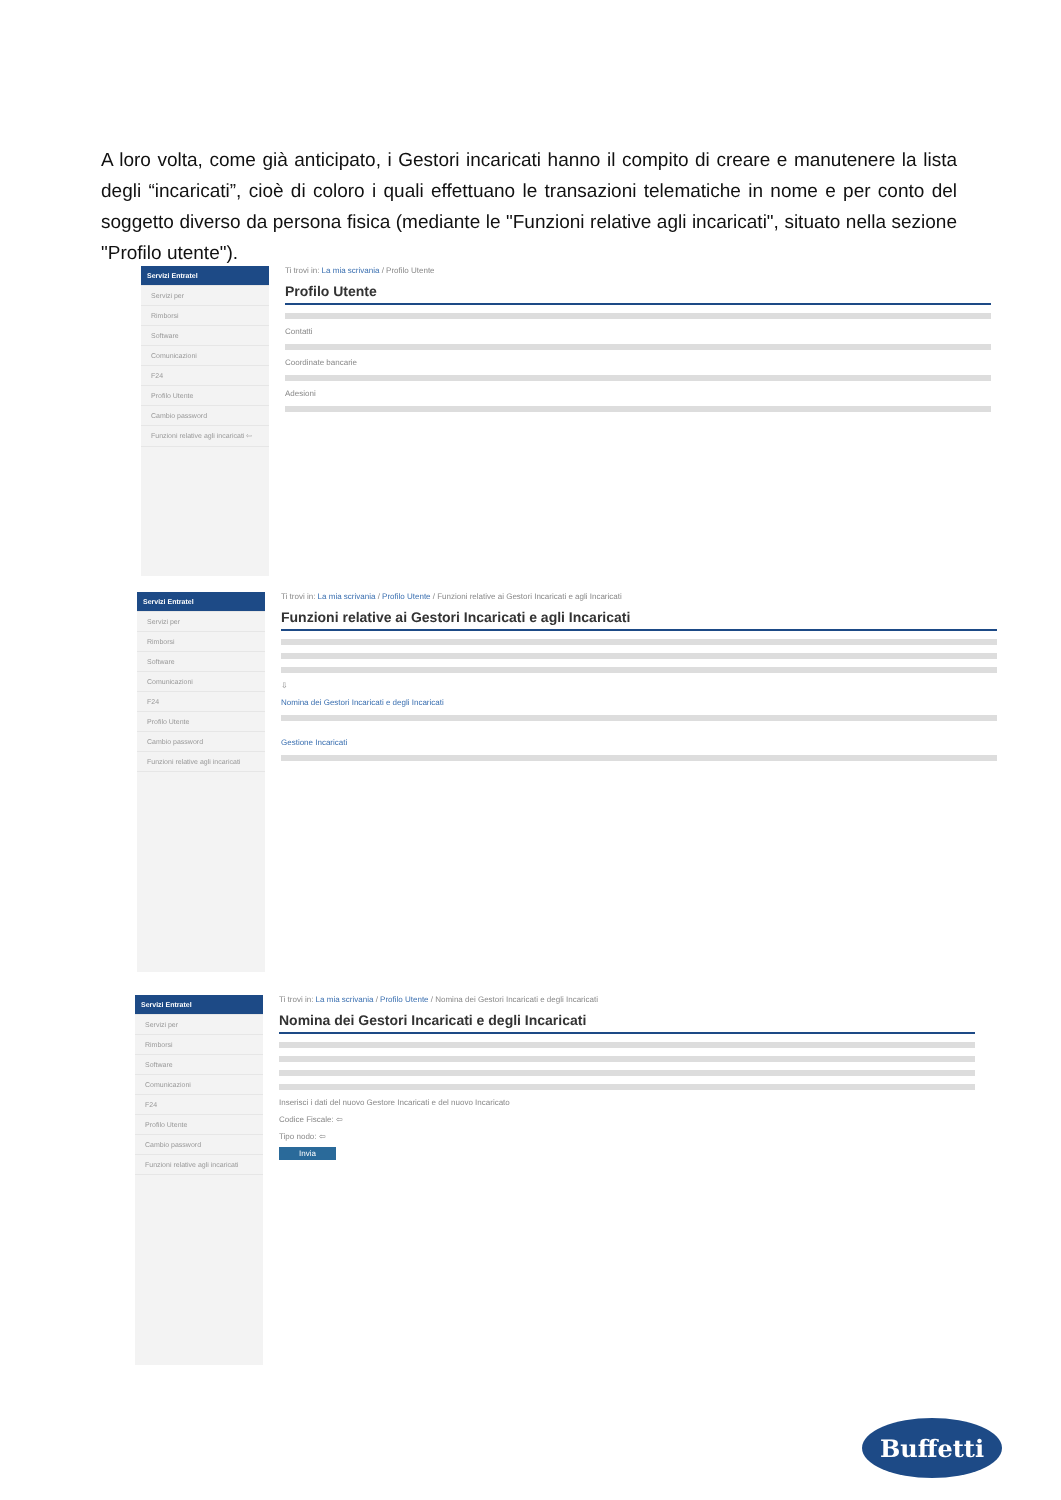A loro volta, come già anticipato, i Gestori incaricati hanno il compito di creare e manutenere la lista degli “incaricati”, cioè di coloro i quali effettuano le transazioni telematiche in nome e per conto del soggetto diverso da persona fisica (mediante le "Funzioni relative agli incaricati", situato nella sezione "Profilo utente").
Servizi Entratel
Servizi per
Rimborsi
Software
Comunicazioni
F24
Profilo Utente
Cambio password
Funzioni relative agli incaricati ⇦
Ti trovi in: La mia scrivania / Profilo Utente
Profilo Utente
Contatti
Coordinate bancarie
Adesioni
Servizi Entratel
Servizi per
Rimborsi
Software
Comunicazioni
F24
Profilo Utente
Cambio password
Funzioni relative agli incaricati
Ti trovi in: La mia scrivania / Profilo Utente / Funzioni relative ai Gestori Incaricati e agli Incaricati
Funzioni relative ai Gestori Incaricati e agli Incaricati
⇩
Nomina dei Gestori Incaricati e degli Incaricati
Gestione Incaricati
Servizi Entratel
Servizi per
Rimborsi
Software
Comunicazioni
F24
Profilo Utente
Cambio password
Funzioni relative agli incaricati
Ti trovi in: La mia scrivania / Profilo Utente / Nomina dei Gestori Incaricati e degli Incaricati
Nomina dei Gestori Incaricati e degli Incaricati
Inserisci i dati del nuovo Gestore Incaricati e del nuovo Incaricato
Codice Fiscale: ⇦
Tipo nodo: ⇦
Invia
Buffetti